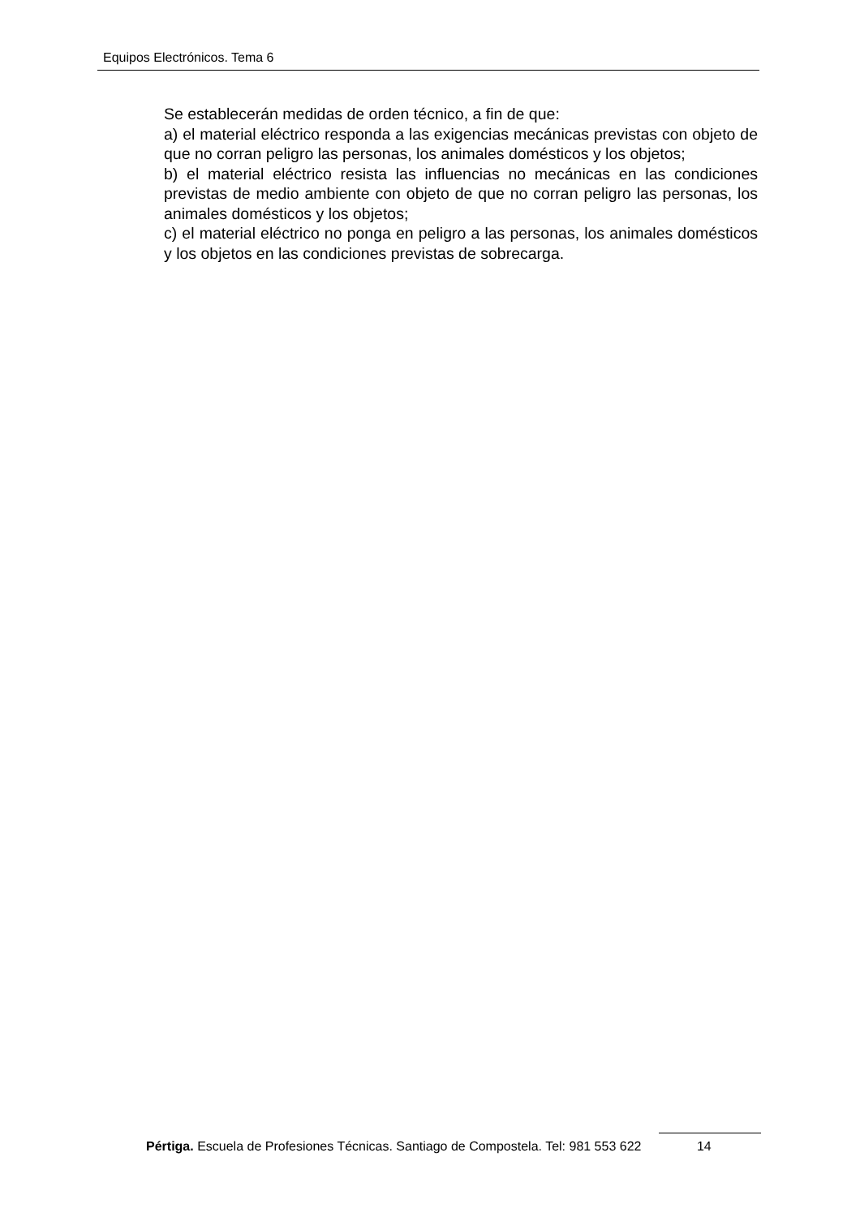Equipos Electrónicos. Tema 6
Se establecerán medidas de orden técnico, a fin de que:
a) el material eléctrico responda a las exigencias mecánicas previstas con objeto de que no corran peligro las personas, los animales domésticos y los objetos;
b) el material eléctrico resista las influencias no mecánicas en las condiciones previstas de medio ambiente con objeto de que no corran peligro las personas, los animales domésticos y los objetos;
c) el material eléctrico no ponga en peligro a las personas, los animales domésticos y los objetos en las condiciones previstas de sobrecarga.
Pértiga. Escuela de Profesiones Técnicas. Santiago de Compostela. Tel: 981 553 622 14